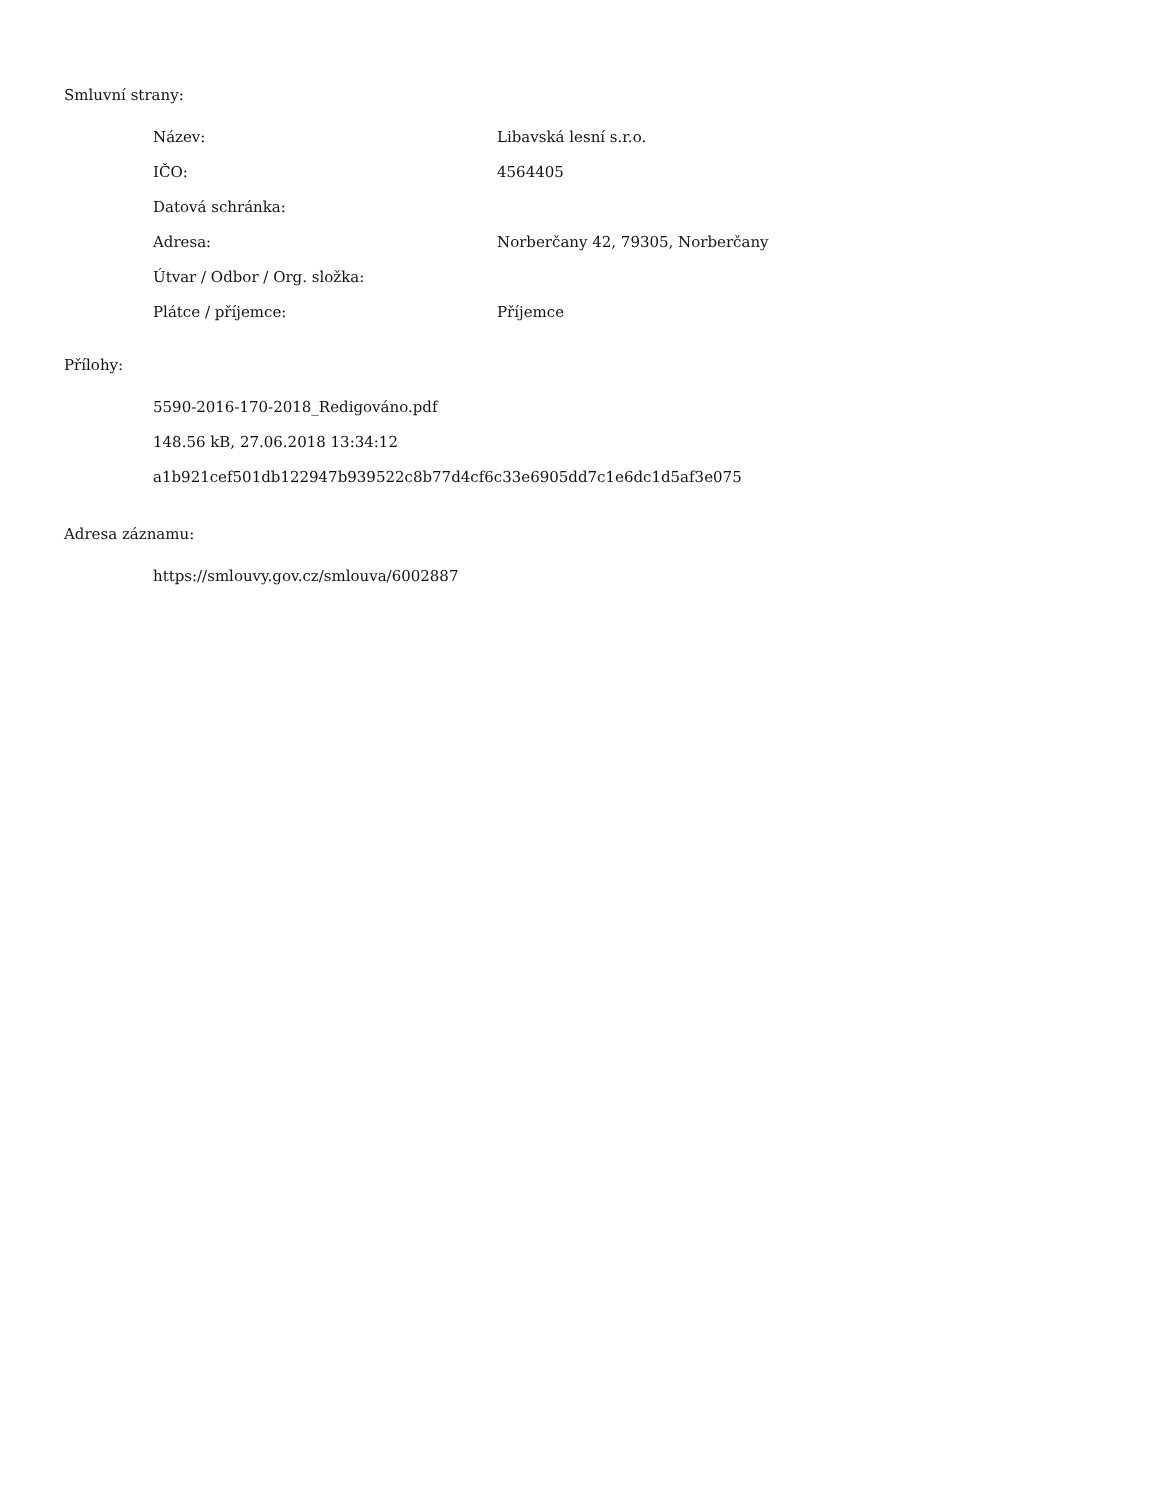Smluvní strany:
| Název: | Libavská lesní s.r.o. |
| IČO: | 4564405 |
| Datová schránka: | |
| Adresa: | Norberčany 42, 79305, Norberčany |
| Útvar / Odbor / Org. složka: | |
| Plátce / příjemce: | Příjemce |
Přílohy:
5590-2016-170-2018_Redigováno.pdf
148.56 kB, 27.06.2018 13:34:12
a1b921cef501db122947b939522c8b77d4cf6c33e6905dd7c1e6dc1d5af3e075
Adresa záznamu:
https://smlouvy.gov.cz/smlouva/6002887